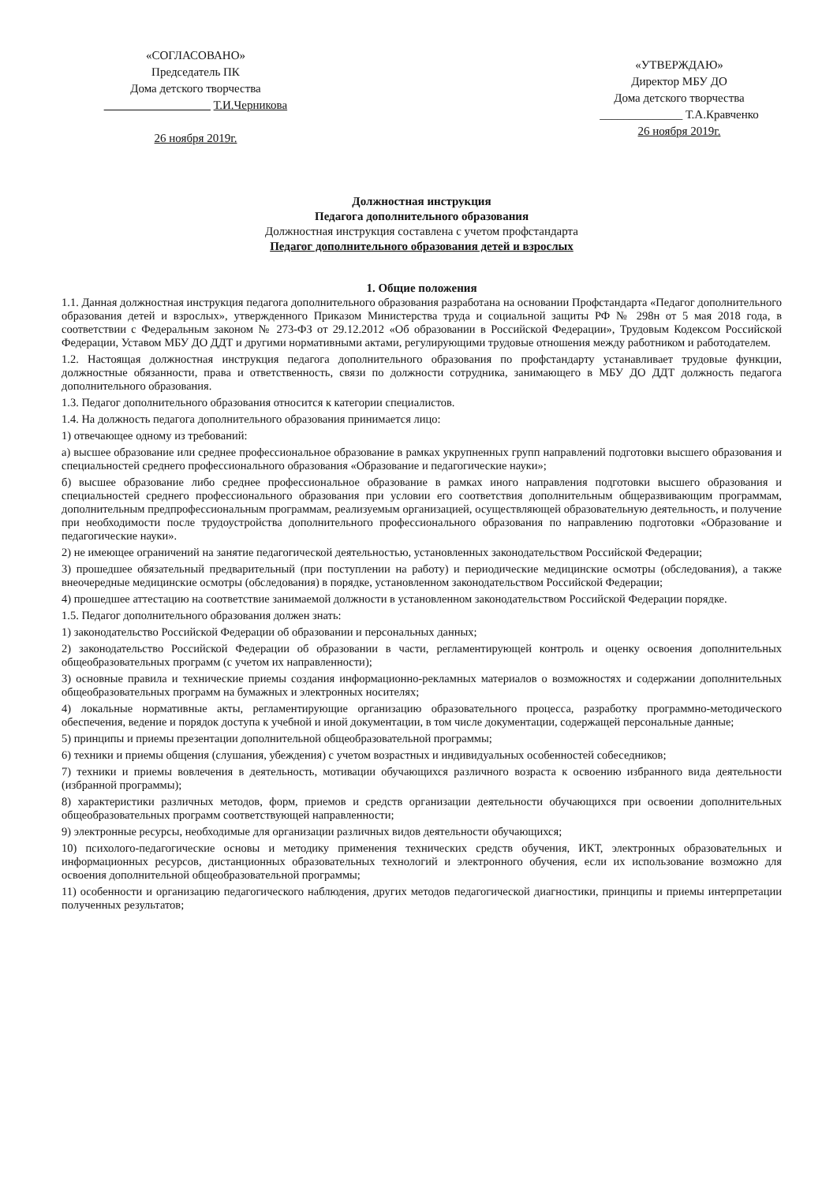«СОГЛАСОВАНО»
Председатель ПК
Дома детского творчества
__________________ Т.И.Черникова
26 ноября 2019г.
«УТВЕРЖДАЮ»
Директор МБУ ДО
Дома детского творчества
______________ Т.А.Кравченко
26 ноября 2019г.
Должностная инструкция
Педагога дополнительного образования
Должностная инструкция составлена с учетом профстандарта
Педагог дополнительного образования детей и взрослых
1. Общие положения
1.1. Данная должностная инструкция педагога дополнительного образования разработана на основании Профстандарта «Педагог дополнительного образования детей и взрослых», утвержденного Приказом Министерства труда и социальной защиты РФ № 298н от 5 мая 2018 года, в соответствии с Федеральным законом № 273-ФЗ от 29.12.2012 «Об образовании в Российской Федерации», Трудовым Кодексом Российской Федерации, Уставом МБУ ДО ДДТ и другими нормативными актами, регулирующими трудовые отношения между работником и работодателем.
1.2. Настоящая должностная инструкция педагога дополнительного образования по профстандарту устанавливает трудовые функции, должностные обязанности, права и ответственность, связи по должности сотрудника, занимающего в МБУ ДО ДДТ должность педагога дополнительного образования.
1.3. Педагог дополнительного образования относится к категории специалистов.
1.4. На должность педагога дополнительного образования принимается лицо:
1) отвечающее одному из требований:
а) высшее образование или среднее профессиональное образование в рамках укрупненных групп направлений подготовки высшего образования и специальностей среднего профессионального образования «Образование и педагогические науки»;
б) высшее образование либо среднее профессиональное образование в рамках иного направления подготовки высшего образования и специальностей среднего профессионального образования при условии его соответствия дополнительным общеразвивающим программам, дополнительным предпрофессиональным программам, реализуемым организацией, осуществляющей образовательную деятельность, и получение при необходимости после трудоустройства дополнительного профессионального образования по направлению подготовки «Образование и педагогические науки».
2) не имеющее ограничений на занятие педагогической деятельностью, установленных законодательством Российской Федерации;
3) прошедшее обязательный предварительный (при поступлении на работу) и периодические медицинские осмотры (обследования), а также внеочередные медицинские осмотры (обследования) в порядке, установленном законодательством Российской Федерации;
4) прошедшее аттестацию на соответствие занимаемой должности в установленном законодательством Российской Федерации порядке.
1.5. Педагог дополнительного образования должен знать:
1) законодательство Российской Федерации об образовании и персональных данных;
2) законодательство Российской Федерации об образовании в части, регламентирующей контроль и оценку освоения дополнительных общеобразовательных программ (с учетом их направленности);
3) основные правила и технические приемы создания информационно-рекламных материалов о возможностях и содержании дополнительных общеобразовательных программ на бумажных и электронных носителях;
4) локальные нормативные акты, регламентирующие организацию образовательного процесса, разработку программно-методического обеспечения, ведение и порядок доступа к учебной и иной документации, в том числе документации, содержащей персональные данные;
5) принципы и приемы презентации дополнительной общеобразовательной программы;
6) техники и приемы общения (слушания, убеждения) с учетом возрастных и индивидуальных особенностей собеседников;
7) техники и приемы вовлечения в деятельность, мотивации обучающихся различного возраста к освоению избранного вида деятельности (избранной программы);
8) характеристики различных методов, форм, приемов и средств организации деятельности обучающихся при освоении дополнительных общеобразовательных программ соответствующей направленности;
9) электронные ресурсы, необходимые для организации различных видов деятельности обучающихся;
10) психолого-педагогические основы и методику применения технических средств обучения, ИКТ, электронных образовательных и информационных ресурсов, дистанционных образовательных технологий и электронного обучения, если их использование возможно для освоения дополнительной общеобразовательной программы;
11) особенности и организацию педагогического наблюдения, других методов педагогической диагностики, принципы и приемы интерпретации полученных результатов;